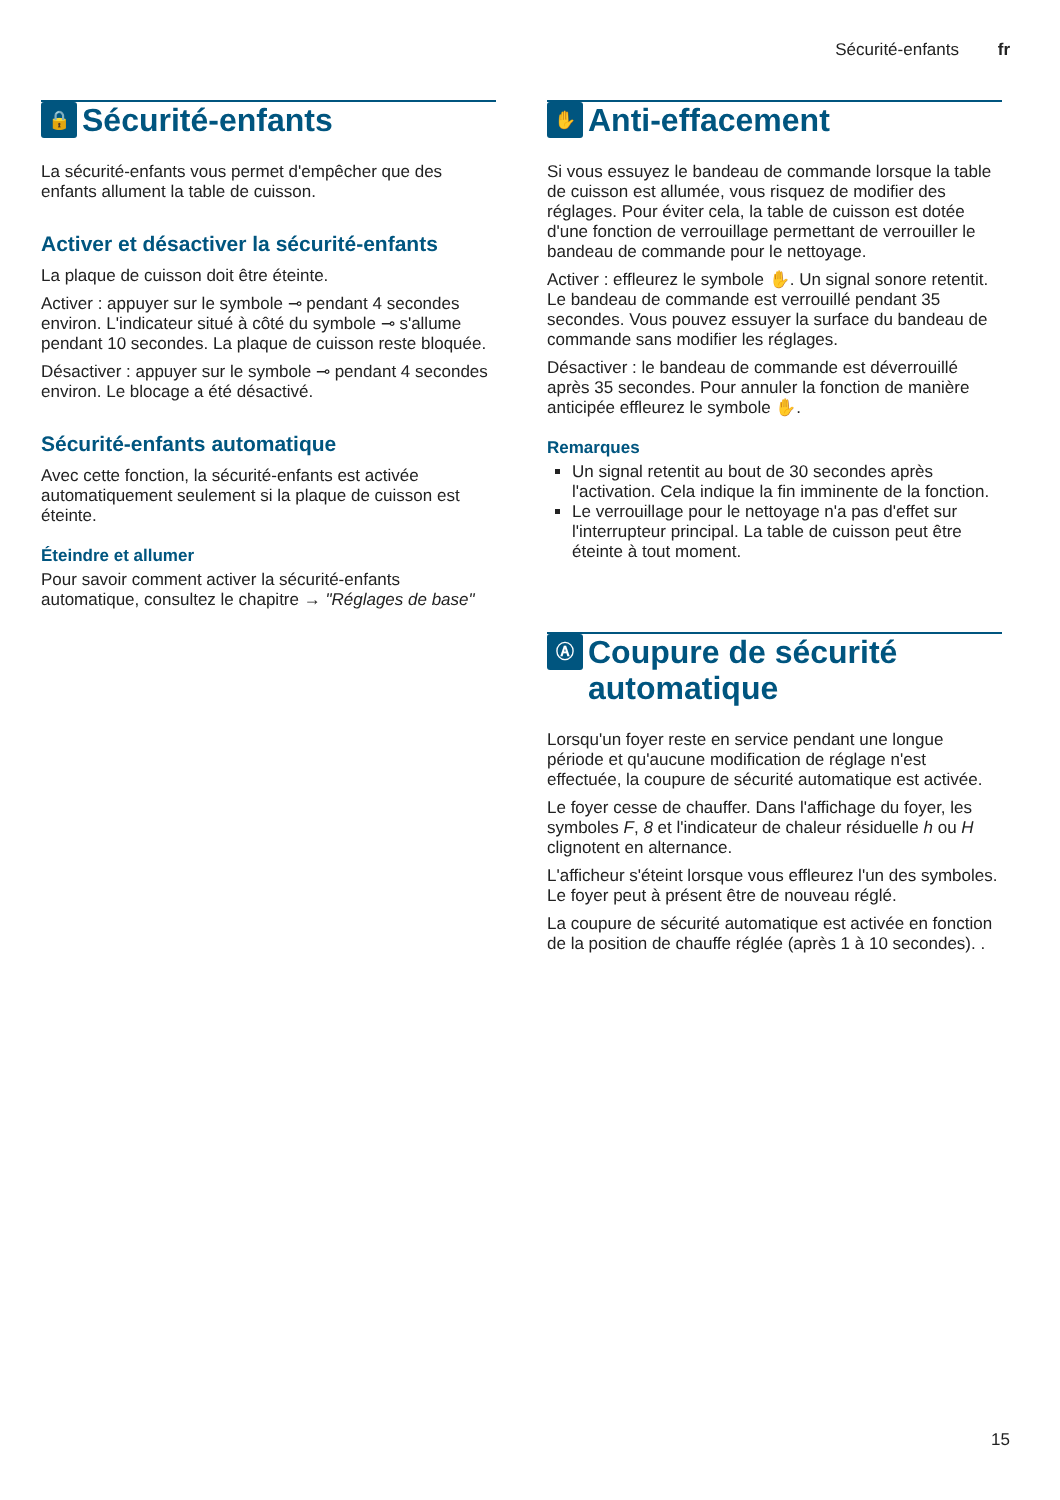Sécurité-enfants fr
🔒 Sécurité-enfants
La sécurité-enfants vous permet d'empêcher que des enfants allument la table de cuisson.
Activer et désactiver la sécurité-enfants
La plaque de cuisson doit être éteinte.
Activer : appuyer sur le symbole ⊸ pendant 4 secondes environ. L'indicateur situé à côté du symbole ⊸ s'allume pendant 10 secondes. La plaque de cuisson reste bloquée.
Désactiver : appuyer sur le symbole ⊸ pendant 4 secondes environ. Le blocage a été désactivé.
Sécurité-enfants automatique
Avec cette fonction, la sécurité-enfants est activée automatiquement seulement si la plaque de cuisson est éteinte.
Éteindre et allumer
Pour savoir comment activer la sécurité-enfants automatique, consultez le chapitre → "Réglages de base"
✋ Anti-effacement
Si vous essuyez le bandeau de commande lorsque la table de cuisson est allumée, vous risquez de modifier des réglages. Pour éviter cela, la table de cuisson est dotée d'une fonction de verrouillage permettant de verrouiller le bandeau de commande pour le nettoyage.
Activer : effleurez le symbole ✋. Un signal sonore retentit. Le bandeau de commande est verrouillé pendant 35 secondes. Vous pouvez essuyer la surface du bandeau de commande sans modifier les réglages.
Désactiver : le bandeau de commande est déverrouillé après 35 secondes. Pour annuler la fonction de manière anticipée effleurez le symbole ✋.
Remarques
Un signal retentit au bout de 30 secondes après l'activation. Cela indique la fin imminente de la fonction.
Le verrouillage pour le nettoyage n'a pas d'effet sur l'interrupteur principal. La table de cuisson peut être éteinte à tout moment.
Ⓐ Coupure de sécurité automatique
Lorsqu'un foyer reste en service pendant une longue période et qu'aucune modification de réglage n'est effectuée, la coupure de sécurité automatique est activée.
Le foyer cesse de chauffer. Dans l'affichage du foyer, les symboles F, 8 et l'indicateur de chaleur résiduelle h ou H clignotent en alternance.
L'afficheur s'éteint lorsque vous effleurez l'un des symboles. Le foyer peut à présent être de nouveau réglé.
La coupure de sécurité automatique est activée en fonction de la position de chauffe réglée (après 1 à 10 secondes). .
15